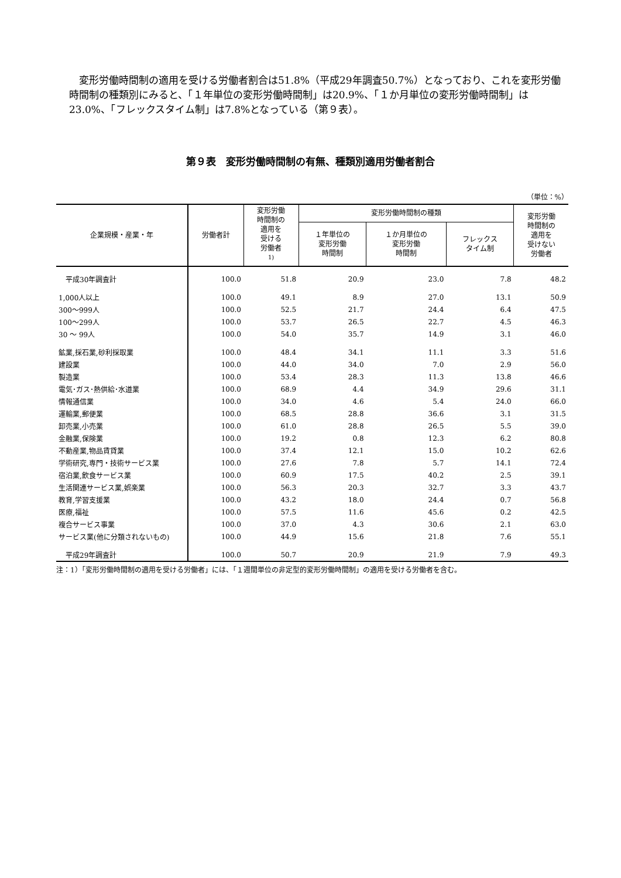変形労働時間制の適用を受ける労働者割合は51.8%（平成29年調査50.7%）となっており、これを変形労働時間制の種類別にみると、「１年単位の変形労働時間制」は20.9%、「１か月単位の変形労働時間制」は23.0%、「フレックスタイム制」は7.8%となっている（第９表）。
第９表　変形労働時間制の有無、種類別適用労働者割合
（単位：%）
| 企業規模・産業・年 | 労働者計 | 変形労働 時間制の 適用を 受ける 労働者 <sup>1)</sup> | 変形労働時間制の種類 | | | 変形労働 時間制の 適用を 受けない 労働者 |
| --- | --- | --- | --- | --- | --- | --- |
| | | | １年単位の 変形労働 時間制 | １か月単位の 変形労働 時間制 | フレックス タイム制 | |
| 平成30年調査計 | 100.0 | 51.8 | 20.9 | 23.0 | 7.8 | 48.2 |
| 1,000人以上 | 100.0 | 49.1 | 8.9 | 27.0 | 13.1 | 50.9 |
| 300～999人 | 100.0 | 52.5 | 21.7 | 24.4 | 6.4 | 47.5 |
| 100～299人 | 100.0 | 53.7 | 26.5 | 22.7 | 4.5 | 46.3 |
| 30 ～ 99人 | 100.0 | 54.0 | 35.7 | 14.9 | 3.1 | 46.0 |
| 鉱業,採石業,砂利採取業 | 100.0 | 48.4 | 34.1 | 11.1 | 3.3 | 51.6 |
| 建設業 | 100.0 | 44.0 | 34.0 | 7.0 | 2.9 | 56.0 |
| 製造業 | 100.0 | 53.4 | 28.3 | 11.3 | 13.8 | 46.6 |
| 電気･ガス･熱供給･水道業 | 100.0 | 68.9 | 4.4 | 34.9 | 29.6 | 31.1 |
| 情報通信業 | 100.0 | 34.0 | 4.6 | 5.4 | 24.0 | 66.0 |
| 運輸業,郵便業 | 100.0 | 68.5 | 28.8 | 36.6 | 3.1 | 31.5 |
| 卸売業,小売業 | 100.0 | 61.0 | 28.8 | 26.5 | 5.5 | 39.0 |
| 金融業,保険業 | 100.0 | 19.2 | 0.8 | 12.3 | 6.2 | 80.8 |
| 不動産業,物品賃貸業 | 100.0 | 37.4 | 12.1 | 15.0 | 10.2 | 62.6 |
| 学術研究,専門・技術サービス業 | 100.0 | 27.6 | 7.8 | 5.7 | 14.1 | 72.4 |
| 宿泊業,飲食サービス業 | 100.0 | 60.9 | 17.5 | 40.2 | 2.5 | 39.1 |
| 生活関連サービス業,娯楽業 | 100.0 | 56.3 | 20.3 | 32.7 | 3.3 | 43.7 |
| 教育,学習支援業 | 100.0 | 43.2 | 18.0 | 24.4 | 0.7 | 56.8 |
| 医療,福祉 | 100.0 | 57.5 | 11.6 | 45.6 | 0.2 | 42.5 |
| 複合サービス事業 | 100.0 | 37.0 | 4.3 | 30.6 | 2.1 | 63.0 |
| サービス業(他に分類されないもの) | 100.0 | 44.9 | 15.6 | 21.8 | 7.6 | 55.1 |
| 平成29年調査計 | 100.0 | 50.7 | 20.9 | 21.9 | 7.9 | 49.3 |
注：1）「変形労働時間制の適用を受ける労働者」には、「１週間単位の非定型的変形労働時間制」の適用を受ける労働者を含む。